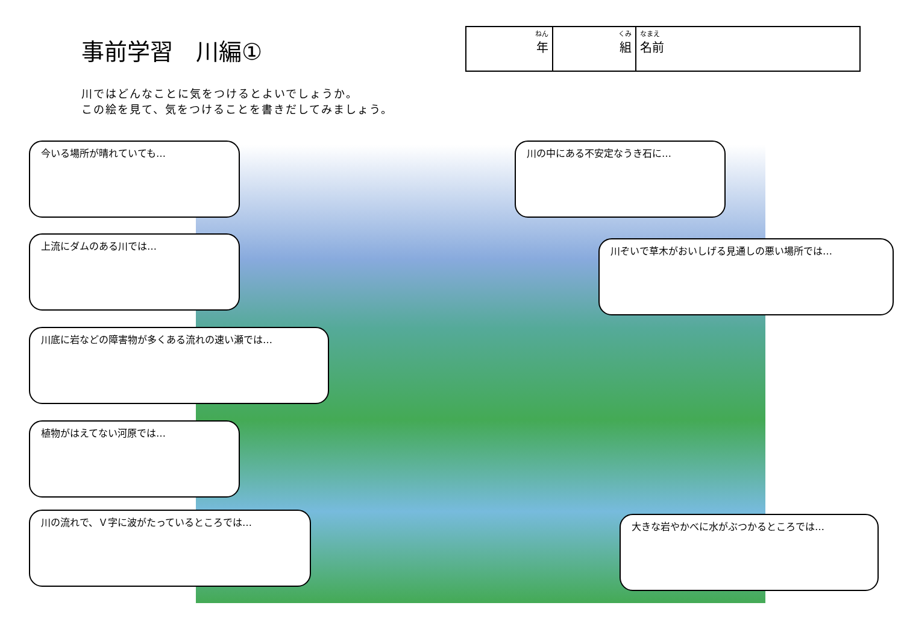事前学習　川編①
| ねん 年 | くみ 組 | なまえ 名前 |
川ではどんなことに気をつけるとよいでしょうか。
この絵を見て、気をつけることを書きだしてみましょう。
今いる場所が晴れていても…
上流にダムのある川では…
川底に岩などの障害物が多くある流れの速い瀬では…
植物がはえてない河原では…
川の流れで、Ｖ字に波がたっているところでは…
川の中にある不安定なうき石に…
川ぞいで草木がおいしげる見通しの悪い場所では…
大きな岩やかべに水がぶつかるところでは…